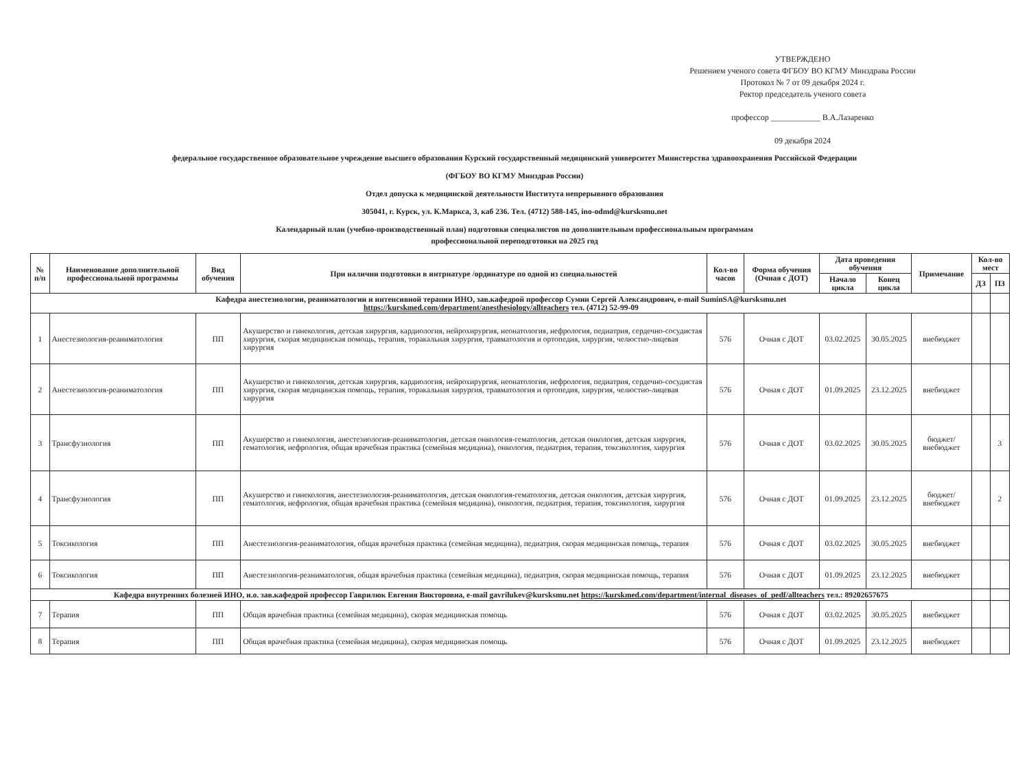УТВЕРЖДЕНО
Решением ученого совета ФГБОУ ВО КГМУ Минздрава России
Протокол № 7 от 09 декабря 2024 г.
Ректор председатель ученого совета
профессор ____________ В.А.Лазаренко
09 декабря 2024
федеральное государственное образовательное учреждение высшего образования Курский государственный медицинский университет Министерства здравоохранения Российской Федерации
(ФГБОУ ВО КГМУ Минздрав России)
Отдел допуска к медицинской деятельности Института непрерывного образования
305041, г. Курск, ул. К.Маркса, 3, каб 236. Тел. (4712) 588-145, ino-odmd@kursksmu.net
Календарный план (учебно-производственный план) подготовки специалистов по дополнительным профессиональным программам
профессиональной переподготовки на 2025 год
| № п/п | Наименование дополнительной профессиональной программы | Вид обучения | При наличии подготовки в интрнатуре /ординатуре по одной из специальностей | Кол-во часов | Форма обучения (Очная с ДОТ) | Дата проведения обучения | | Примечание | Кол-во мест | |
| --- | --- | --- | --- | --- | --- | --- | --- | --- | --- | --- |
| | | | | | | Начало цикла | Конец цикла | | ДЗ | ПЗ |
| Кафедра анестезиологии, реаниматологии и интенсивной терапии ИНО, зав.кафедрой профессор Сумин Сергей Александрович, e-mail SuminSA@kursksmu.net https://kurskmed.com/department/anesthesiology/allteachers тел. (4712) 52-99-09 | | | | | | | | | | |
| 1 | Анестезиология-реаниматология | ПП | Акушерство и гинекология, детская хирургия, кардиология, нейрохирургия, неонатология, нефрология, педиатрия, сердечно-сосудистая хирургия, скорая медицинская помощь, терапия, торакальная хирургия, травматология и ортопедия, хирургия, челюстно-лицевая хирургия | 576 | Очная с ДОТ | 03.02.2025 | 30.05.2025 | внебюджет | | |
| 2 | Анестезиология-реаниматология | ПП | Акушерство и гинекология, детская хирургия, кардиология, нейрохирургия, неонатология, нефрология, педиатрия, сердечно-сосудистая хирургия, скорая медицинская помощь, терапия, торакальная хирургия, травматология и ортопедия, хирургия, челюстно-лицевая хирургия | 576 | Очная с ДОТ | 01.09.2025 | 23.12.2025 | внебюджет | | |
| 3 | Трансфузиология | ПП | Акушерство и гинекология, анестезиология-реаниматология, детская онкология-гематология, детская онкология, детская хирургия, гематология, нефрология, общая врачебная практика (семейная медицина), онкология, педиатрия, терапия, токсикология, хирургия | 576 | Очная с ДОТ | 03.02.2025 | 30.05.2025 | бюджет/ внебюджет | | 3 |
| 4 | Трансфузиология | ПП | Акушерство и гинекология, анестезиология-реаниматология, детская онкология-гематология, детская онкология, детская хирургия, гематология, нефрология, общая врачебная практика (семейная медицина), онкология, педиатрия, терапия, токсикология, хирургия | 576 | Очная с ДОТ | 01.09.2025 | 23.12.2025 | бюджет/ внебюджет | | 2 |
| 5 | Токсикология | ПП | Анестезиология-реаниматология, общая врачебная практика (семейная медицина), педиатрия, скорая медицинская помощь, терапия | 576 | Очная с ДОТ | 03.02.2025 | 30.05.2025 | внебюджет | | |
| 6 | Токсикология | ПП | Анестезиология-реаниматология, общая врачебная практика (семейная медицина), педиатрия, скорая медицинская помощь, терапия | 576 | Очная с ДОТ | 01.09.2025 | 23.12.2025 | внебюджет | | |
| Кафедра внутренних болезней ИНО, и.о. зав.кафедрой профессор Гаврилюк Евгения Викторовна, e-mail gavrilukev@kursksmu.net https://kurskmed.com/department/internal_diseases_of_pedf/allteachers тел.: 89202657675 | | | | | | | | | | |
| 7 | Терапия | ПП | Общая врачебная практика (семейная медицина), скорая медицинская помощь | 576 | Очная с ДОТ | 03.02.2025 | 30.05.2025 | внебюджет | | |
| 8 | Терапия | ПП | Общая врачебная практика (семейная медицина), скорая медицинская помощь | 576 | Очная с ДОТ | 01.09.2025 | 23.12.2025 | внебюджет | | |